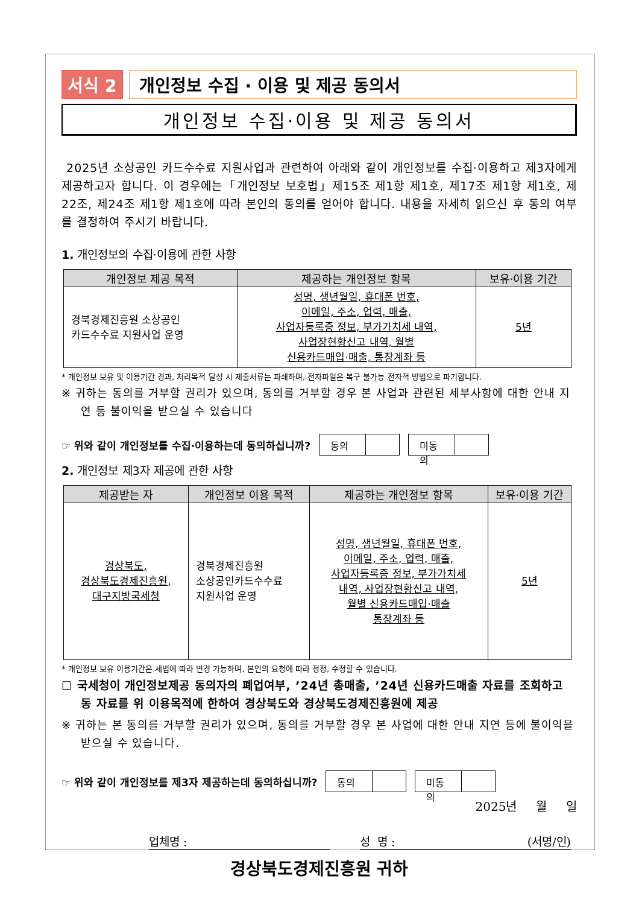서식 2 개인정보 수집 · 이용 및 제공 동의서
개인정보 수집·이용 및 제공 동의서
2025년 소상공인 카드수수료 지원사업과 관련하여 아래와 같이 개인정보를 수집·이용하고 제3자에게 제공하고자 합니다. 이 경우에는「개인정보 보호법」제15조 제1항 제1호, 제17조 제1항 제1호, 제22조, 제24조 제1항 제1호에 따라 본인의 동의를 얻어야 합니다. 내용을 자세히 읽으신 후 동의 여부를 결정하여 주시기 바랍니다.
1. 개인정보의 수집·이용에 관한 사항
| 개인정보 제공 목적 | 제공하는 개인정보 항목 | 보유·이용 기간 |
| --- | --- | --- |
| 경북경제진흥원 소상공인 카드수수료 지원사업 운영 | 성명, 생년월일, 휴대폰 번호, 이메일, 주소, 업력, 매출, 사업자등록증 정보, 부가가치세 내역, 사업장현황신고 내역, 월별 신용카드매입·매출, 통장계좌 등 | 5년 |
* 개인정보 보유 및 이용기간 경과, 처리목적 달성 시 제출서류는 파쇄하며, 전자파일은 복구 불가능 전자적 방법으로 파기합니다.
※ 귀하는 동의를 거부할 권리가 있으며, 동의를 거부할 경우 본 사업과 관련된 세부사항에 대한 안내 지연 등 불이익을 받으실 수 있습니다
☞ 위와 같이 개인정보를 수집·이용하는데 동의하십니까?
동의 미동의
2. 개인정보 제3자 제공에 관한 사항
| 제공받는 자 | 개인정보 이용 목적 | 제공하는 개인정보 항목 | 보유·이용 기간 |
| --- | --- | --- | --- |
| 경상북도, 경상북도경제진흥원, 대구지방국세청 | 경북경제진흥원 소상공인카드수수료 지원사업 운영 | 성명, 생년월일, 휴대폰 번호, 이메일, 주소, 업력, 매출, 사업자등록증 정보, 부가가치세 내역, 사업장현황신고 내역, 월별 신용카드매입·매출 통장계좌 등 | 5년 |
* 개인정보 보유 이용기간은 세법에 따라 변경 가능하며, 본인의 요청에 따라 정정, 수정할 수 있습니다.
☐ 국세청이 개인정보제공 동의자의 폐업여부, ’24년 총매출, ’24년 신용카드매출 자료를 조회하고 동 자료를 위 이용목적에 한하여 경상북도와 경상북도경제진흥원에 제공
※ 귀하는 본 동의를 거부할 권리가 있으며, 동의를 거부할 경우 본 사업에 대한 안내 지연 등에 불이익을 받으실 수 있습니다.
☞ 위와 같이 개인정보를 제3자 제공하는데 동의하십니까?
동의 미동의
2025년 월 일
업체명 : 성 명 : (서명/인)
경상북도경제진흥원 귀하